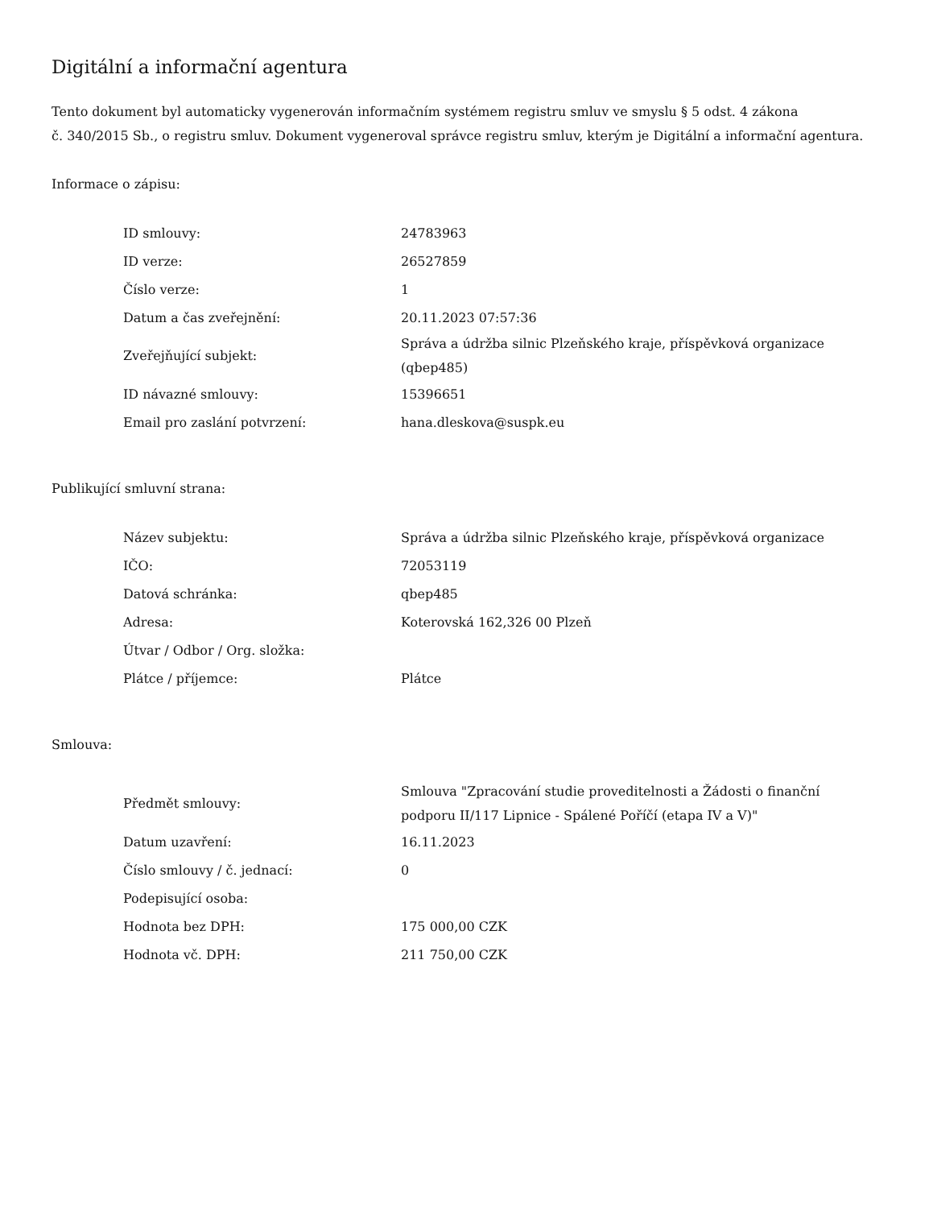Digitální a informační agentura
Tento dokument byl automaticky vygenerován informačním systémem registru smluv ve smyslu § 5 odst. 4 zákona
č. 340/2015 Sb., o registru smluv. Dokument vygeneroval správce registru smluv, kterým je Digitální a informační agentura.
Informace o zápisu:
| ID smlouvy: | 24783963 |
| ID verze: | 26527859 |
| Číslo verze: | 1 |
| Datum a čas zveřejnění: | 20.11.2023 07:57:36 |
| Zveřejňující subjekt: | Správa a údržba silnic Plzeňského kraje, příspěvková organizace (qbep485) |
| ID návazné smlouvy: | 15396651 |
| Email pro zaslání potvrzení: | hana.dleskova@suspk.eu |
Publikující smluvní strana:
| Název subjektu: | Správa a údržba silnic Plzeňského kraje, příspěvková organizace |
| IČO: | 72053119 |
| Datová schránka: | qbep485 |
| Adresa: | Koterovská 162,326 00 Plzeň |
| Útvar / Odbor / Org. složka: | |
| Plátce / příjemce: | Plátce |
Smlouva:
| Předmět smlouvy: | Smlouva "Zpracování studie proveditelnosti a Žádosti o finanční podporu II/117 Lipnice - Spálené Poříčí (etapa IV a V)" |
| Datum uzavření: | 16.11.2023 |
| Číslo smlouvy / č. jednací: | 0 |
| Podepisující osoba: | |
| Hodnota bez DPH: | 175 000,00 CZK |
| Hodnota vč. DPH: | 211 750,00 CZK |